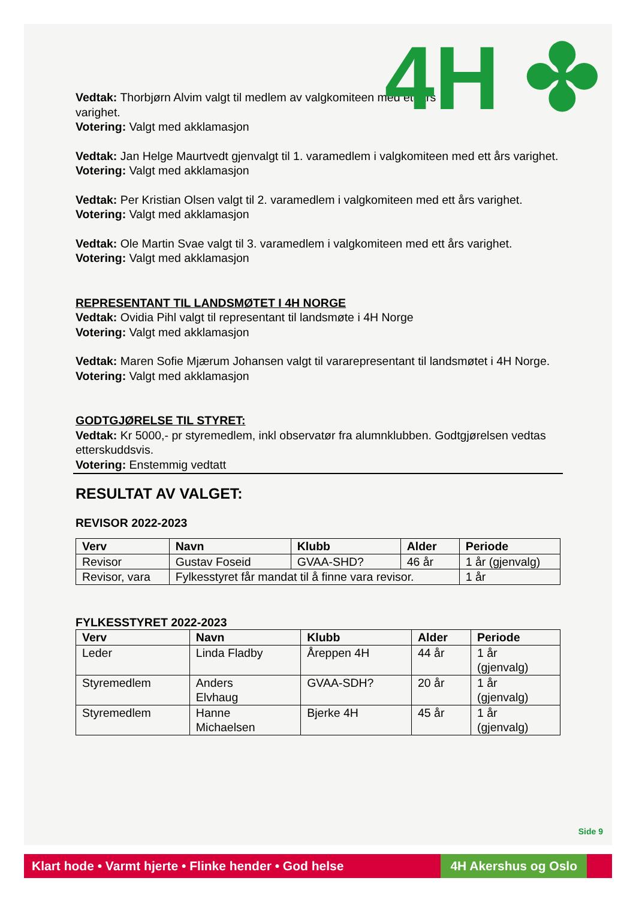4H ✤
Vedtak: Thorbjørn Alvim valgt til medlem av valgkomiteen med ett års
varighet.
Votering: Valgt med akklamasjon
Vedtak: Jan Helge Maurtvedt gjenvalgt til 1. varamedlem i valgkomiteen med ett års varighet.
Votering: Valgt med akklamasjon
Vedtak: Per Kristian Olsen valgt til 2. varamedlem i valgkomiteen med ett års varighet.
Votering: Valgt med akklamasjon
Vedtak: Ole Martin Svae valgt til 3. varamedlem i valgkomiteen med ett års varighet.
Votering: Valgt med akklamasjon
REPRESENTANT TIL LANDSMØTET I 4H NORGE
Vedtak: Ovidia Pihl valgt til representant til landsmøte i 4H Norge
Votering: Valgt med akklamasjon
Vedtak: Maren Sofie Mjærum Johansen valgt til vararepresentant til landsmøtet i 4H Norge.
Votering: Valgt med akklamasjon
GODTGJØRELSE TIL STYRET:
Vedtak: Kr 5000,- pr styremedlem, inkl observatør fra alumnklubben. Godtgjørelsen vedtas etterskuddsvis.
Votering: Enstemmig vedtatt
RESULTAT AV VALGET:
REVISOR 2022-2023
| Verv | Navn | Klubb | Alder | Periode |
| --- | --- | --- | --- | --- |
| Revisor | Gustav Foseid | GVAA-SHD? | 46 år | 1 år (gjenvalg) |
| Revisor, vara | Fylkesstyret får mandat til å finne vara revisor. | | | 1 år |
FYLKESSTYRET 2022-2023
| Verv | Navn | Klubb | Alder | Periode |
| --- | --- | --- | --- | --- |
| Leder | Linda Fladby | Åreppen 4H | 44 år | 1 år (gjenvalg) |
| Styremedlem | Anders Elvhaug | GVAA-SDH? | 20 år | 1 år (gjenvalg) |
| Styremedlem | Hanne Michaelsen | Bjerke 4H | 45 år | 1 år (gjenvalg) |
Side 9
Klart hode • Varmt hjerte • Flinke hender • God helse
4H Akershus og Oslo